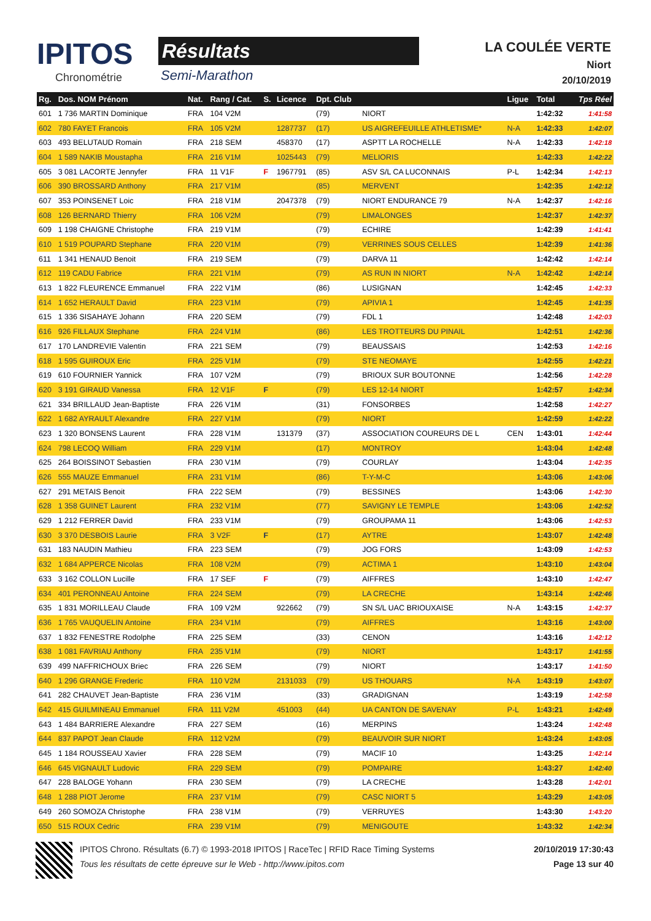IPITOS
Chronométrie
Résultats
Semi-Marathon
LA COULÉE VERTE
Niort
20/10/2019
| Rg. | Dos. NOM Prénom | Nat. | Rang / Cat. | S. | Licence | Dpt. Club | | Ligue | Total | Tps Réel |
| --- | --- | --- | --- | --- | --- | --- | --- | --- | --- | --- |
| 601 | 1 736 MARTIN Dominique | FRA | 104 V2M | | | (79) | NIORT | | 1:42:32 | 1:41:58 |
| 602 | 780 FAYET Francois | FRA | 105 V2M | | 1287737 | (17) | US AIGREFEUILLE ATHLETISME* | N-A | 1:42:33 | 1:42:07 |
| 603 | 493 BELUTAUD Romain | FRA | 218 SEM | | 458370 | (17) | ASPTT LA ROCHELLE | N-A | 1:42:33 | 1:42:18 |
| 604 | 1 589 NAKIB Moustapha | FRA | 216 V1M | | 1025443 | (79) | MELIORIS | | 1:42:33 | 1:42:22 |
| 605 | 3 081 LACORTE Jennyfer | FRA | 11 V1F | F | 1967791 | (85) | ASV S/L CA LUCONNAIS | P-L | 1:42:34 | 1:42:13 |
| 606 | 390 BROSSARD Anthony | FRA | 217 V1M | | | (85) | MERVENT | | 1:42:35 | 1:42:12 |
| 607 | 353 POINSENET Loic | FRA | 218 V1M | | 2047378 | (79) | NIORT ENDURANCE 79 | N-A | 1:42:37 | 1:42:16 |
| 608 | 126 BERNARD Thierry | FRA | 106 V2M | | | (79) | LIMALONGES | | 1:42:37 | 1:42:37 |
| 609 | 1 198 CHAIGNE Christophe | FRA | 219 V1M | | | (79) | ECHIRE | | 1:42:39 | 1:41:41 |
| 610 | 1 519 POUPARD Stephane | FRA | 220 V1M | | | (79) | VERRINES SOUS CELLES | | 1:42:39 | 1:41:36 |
| 611 | 1 341 HENAUD Benoit | FRA | 219 SEM | | | (79) | DARVA 11 | | 1:42:42 | 1:42:14 |
| 612 | 119 CADU Fabrice | FRA | 221 V1M | | | (79) | AS RUN IN NIORT | N-A | 1:42:42 | 1:42:14 |
| 613 | 1 822 FLEURENCE Emmanuel | FRA | 222 V1M | | | (86) | LUSIGNAN | | 1:42:45 | 1:42:33 |
| 614 | 1 652 HERAULT David | FRA | 223 V1M | | | (79) | APIVIA 1 | | 1:42:45 | 1:41:35 |
| 615 | 1 336 SISAHAYE Johann | FRA | 220 SEM | | | (79) | FDL 1 | | 1:42:48 | 1:42:03 |
| 616 | 926 FILLAUX Stephane | FRA | 224 V1M | | | (86) | LES TROTTEURS DU PINAIL | | 1:42:51 | 1:42:36 |
| 617 | 170 LANDREVIE Valentin | FRA | 221 SEM | | | (79) | BEAUSSAIS | | 1:42:53 | 1:42:16 |
| 618 | 1 595 GUIROUX Eric | FRA | 225 V1M | | | (79) | STE NEOMAYE | | 1:42:55 | 1:42:21 |
| 619 | 610 FOURNIER Yannick | FRA | 107 V2M | | | (79) | BRIOUX SUR BOUTONNE | | 1:42:56 | 1:42:28 |
| 620 | 3 191 GIRAUD Vanessa | FRA | 12 V1F | F | | (79) | LES 12-14 NIORT | | 1:42:57 | 1:42:34 |
| 621 | 334 BRILLAUD Jean-Baptiste | FRA | 226 V1M | | | (31) | FONSORBES | | 1:42:58 | 1:42:27 |
| 622 | 1 682 AYRAULT Alexandre | FRA | 227 V1M | | | (79) | NIORT | | 1:42:59 | 1:42:22 |
| 623 | 1 320 BONSENS Laurent | FRA | 228 V1M | | 131379 | (37) | ASSOCIATION COUREURS DE L | CEN | 1:43:01 | 1:42:44 |
| 624 | 798 LECOQ William | FRA | 229 V1M | | | (17) | MONTROY | | 1:43:04 | 1:42:48 |
| 625 | 264 BOISSINOT Sebastien | FRA | 230 V1M | | | (79) | COURLAY | | 1:43:04 | 1:42:35 |
| 626 | 555 MAUZE Emmanuel | FRA | 231 V1M | | | (86) | T-Y-M-C | | 1:43:06 | 1:43:06 |
| 627 | 291 METAIS Benoit | FRA | 222 SEM | | | (79) | BESSINES | | 1:43:06 | 1:42:30 |
| 628 | 1 358 GUINET Laurent | FRA | 232 V1M | | | (77) | SAVIGNY LE TEMPLE | | 1:43:06 | 1:42:52 |
| 629 | 1 212 FERRER David | FRA | 233 V1M | | | (79) | GROUPAMA 11 | | 1:43:06 | 1:42:53 |
| 630 | 3 370 DESBOIS Laurie | FRA | 3 V2F | F | | (17) | AYTRE | | 1:43:07 | 1:42:48 |
| 631 | 183 NAUDIN Mathieu | FRA | 223 SEM | | | (79) | JOG FORS | | 1:43:09 | 1:42:53 |
| 632 | 1 684 APPERCE Nicolas | FRA | 108 V2M | | | (79) | ACTIMA 1 | | 1:43:10 | 1:43:04 |
| 633 | 3 162 COLLON Lucille | FRA | 17 SEF | F | | (79) | AIFFRES | | 1:43:10 | 1:42:47 |
| 634 | 401 PERONNEAU Antoine | FRA | 224 SEM | | | (79) | LA CRECHE | | 1:43:14 | 1:42:46 |
| 635 | 1 831 MORILLEAU Claude | FRA | 109 V2M | | 922662 | (79) | SN S/L UAC BRIOUXAISE | N-A | 1:43:15 | 1:42:37 |
| 636 | 1 765 VAUQUELIN Antoine | FRA | 234 V1M | | | (79) | AIFFRES | | 1:43:16 | 1:43:00 |
| 637 | 1 832 FENESTRE Rodolphe | FRA | 225 SEM | | | (33) | CENON | | 1:43:16 | 1:42:12 |
| 638 | 1 081 FAVRIAU Anthony | FRA | 235 V1M | | | (79) | NIORT | | 1:43:17 | 1:41:55 |
| 639 | 499 NAFFRICHOUX Briec | FRA | 226 SEM | | | (79) | NIORT | | 1:43:17 | 1:41:50 |
| 640 | 1 296 GRANGE Frederic | FRA | 110 V2M | | 2131033 | (79) | US THOUARS | N-A | 1:43:19 | 1:43:07 |
| 641 | 282 CHAUVET Jean-Baptiste | FRA | 236 V1M | | | (33) | GRADIGNAN | | 1:43:19 | 1:42:58 |
| 642 | 415 GUILMINEAU Emmanuel | FRA | 111 V2M | | 451003 | (44) | UA CANTON DE SAVENAY | P-L | 1:43:21 | 1:42:49 |
| 643 | 1 484 BARRIERE Alexandre | FRA | 227 SEM | | | (16) | MERPINS | | 1:43:24 | 1:42:48 |
| 644 | 837 PAPOT Jean Claude | FRA | 112 V2M | | | (79) | BEAUVOIR SUR NIORT | | 1:43:24 | 1:43:05 |
| 645 | 1 184 ROUSSEAU Xavier | FRA | 228 SEM | | | (79) | MACIF 10 | | 1:43:25 | 1:42:14 |
| 646 | 645 VIGNAULT Ludovic | FRA | 229 SEM | | | (79) | POMPAIRE | | 1:43:27 | 1:42:40 |
| 647 | 228 BALOGE Yohann | FRA | 230 SEM | | | (79) | LA CRECHE | | 1:43:28 | 1:42:01 |
| 648 | 1 288 PIOT Jerome | FRA | 237 V1M | | | (79) | CASC NIORT 5 | | 1:43:29 | 1:43:05 |
| 649 | 260 SOMOZA Christophe | FRA | 238 V1M | | | (79) | VERRUYES | | 1:43:30 | 1:43:20 |
| 650 | 515 ROUX Cedric | FRA | 239 V1M | | | (79) | MENIGOUTE | | 1:43:32 | 1:42:34 |
IPITOS Chrono. Résultats (6.7) © 1993-2018 IPITOS | RaceTec | RFID Race Timing Systems 20/10/2019 17:30:43
Tous les résultats de cette épreuve sur le Web - http://www.ipitos.com Page 13 sur 40